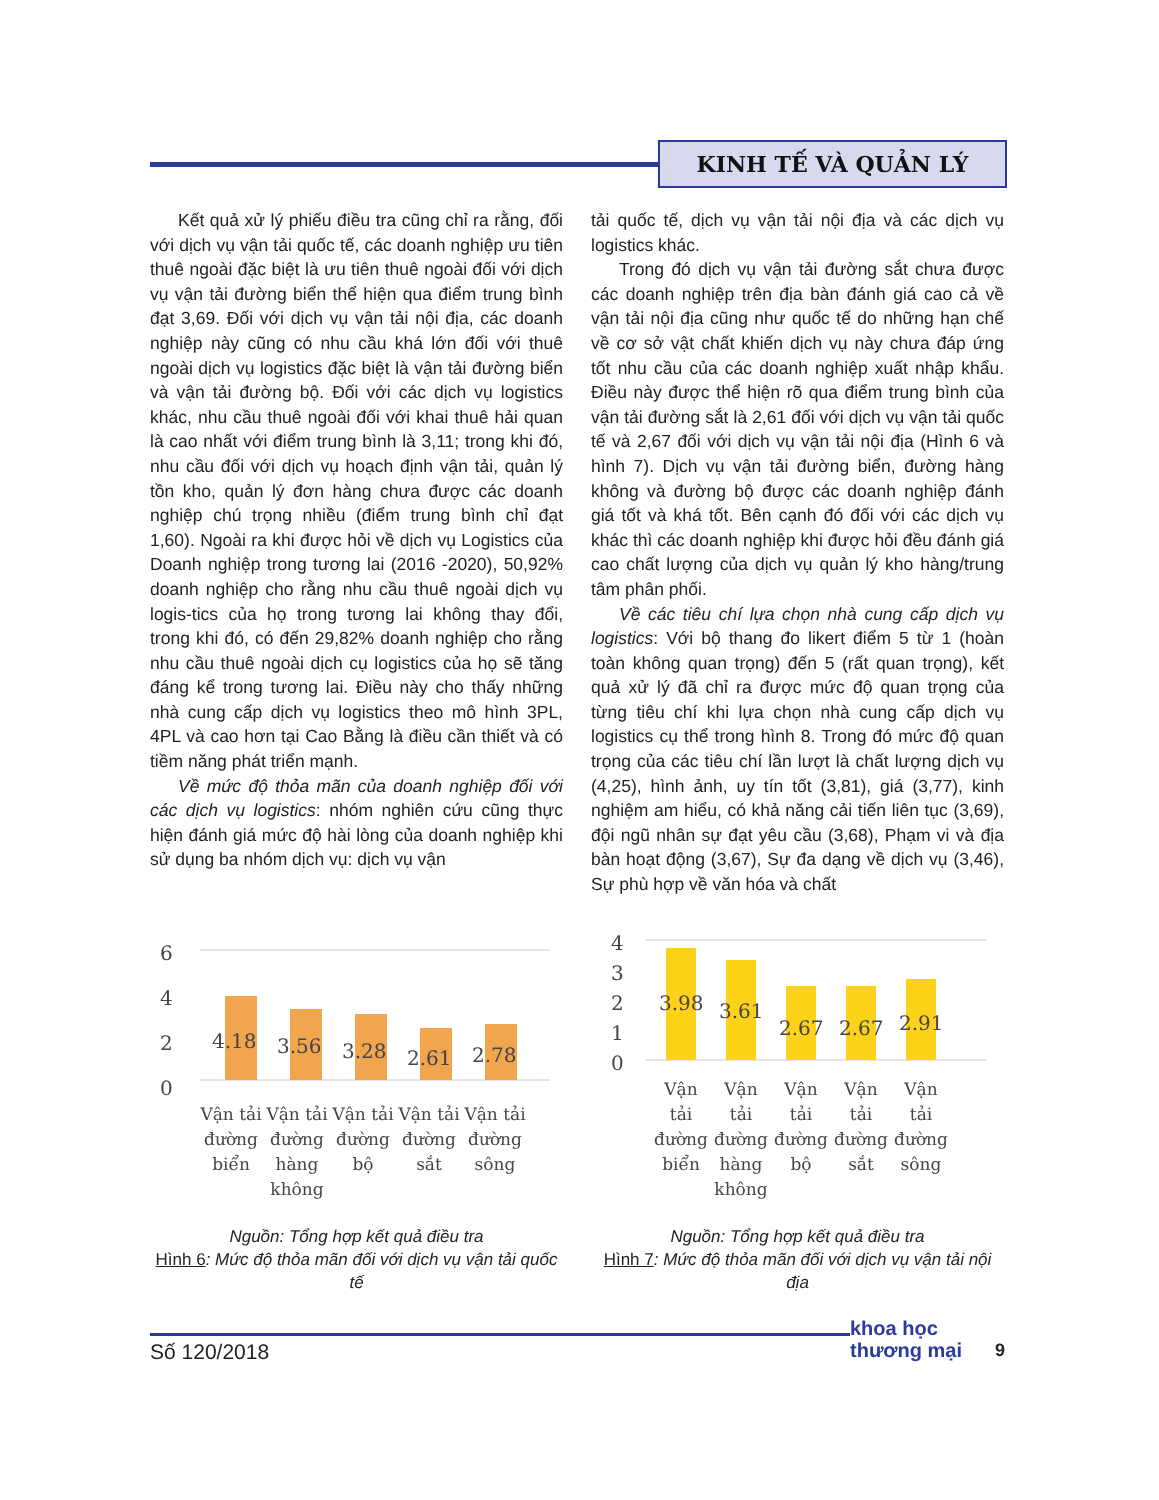KINH TẾ VÀ QUẢN LÝ
Kết quả xử lý phiếu điều tra cũng chỉ ra rằng, đối với dịch vụ vận tải quốc tế, các doanh nghiệp ưu tiên thuê ngoài đặc biệt là ưu tiên thuê ngoài đối với dịch vụ vận tải đường biển thể hiện qua điểm trung bình đạt 3,69. Đối với dịch vụ vận tải nội địa, các doanh nghiệp này cũng có nhu cầu khá lớn đối với thuê ngoài dịch vụ logistics đặc biệt là vận tải đường biển và vận tải đường bộ. Đối với các dịch vụ logistics khác, nhu cầu thuê ngoài đối với khai thuê hải quan là cao nhất với điểm trung bình là 3,11; trong khi đó, nhu cầu đối với dịch vụ hoạch định vận tải, quản lý tồn kho, quản lý đơn hàng chưa được các doanh nghiệp chú trọng nhiều (điểm trung bình chỉ đạt 1,60). Ngoài ra khi được hỏi về dịch vụ Logistics của Doanh nghiệp trong tương lai (2016 -2020), 50,92% doanh nghiệp cho rằng nhu cầu thuê ngoài dịch vụ logis-tics của họ trong tương lai không thay đổi, trong khi đó, có đến 29,82% doanh nghiệp cho rằng nhu cầu thuê ngoài dịch cụ logistics của họ sẽ tăng đáng kể trong tương lai. Điều này cho thấy những nhà cung cấp dịch vụ logistics theo mô hình 3PL, 4PL và cao hơn tại Cao Bằng là điều cần thiết và có tiềm năng phát triển mạnh.
Về mức độ thỏa mãn của doanh nghiệp đối với các dịch vụ logistics: nhóm nghiên cứu cũng thực hiện đánh giá mức độ hài lòng của doanh nghiệp khi sử dụng ba nhóm dịch vụ: dịch vụ vận
tải quốc tế, dịch vụ vận tải nội địa và các dịch vụ logistics khác.
Trong đó dịch vụ vận tải đường sắt chưa được các doanh nghiệp trên địa bàn đánh giá cao cả về vận tải nội địa cũng như quốc tế do những hạn chế về cơ sở vật chất khiến dịch vụ này chưa đáp ứng tốt nhu cầu của các doanh nghiệp xuất nhập khẩu. Điều này được thể hiện rõ qua điểm trung bình của vận tải đường sắt là 2,61 đối với dịch vụ vận tải quốc tế và 2,67 đối với dịch vụ vận tải nội địa (Hình 6 và hình 7). Dịch vụ vận tải đường biển, đường hàng không và đường bộ được các doanh nghiệp đánh giá tốt và khá tốt. Bên cạnh đó đối với các dịch vụ khác thì các doanh nghiệp khi được hỏi đều đánh giá cao chất lượng của dịch vụ quản lý kho hàng/trung tâm phân phối.
Về các tiêu chí lựa chọn nhà cung cấp dịch vụ logistics: Với bộ thang đo likert điểm 5 từ 1 (hoàn toàn không quan trọng) đến 5 (rất quan trọng), kết quả xử lý đã chỉ ra được mức độ quan trọng của từng tiêu chí khi lựa chọn nhà cung cấp dịch vụ logistics cụ thể trong hình 8. Trong đó mức độ quan trọng của các tiêu chí lần lượt là chất lượng dịch vụ (4,25), hình ảnh, uy tín tốt (3,81), giá (3,77), kinh nghiệm am hiểu, có khả năng cải tiến liên tục (3,69), đội ngũ nhân sự đạt yêu cầu (3,68), Phạm vi và địa bàn hoạt động (3,67), Sự đa dạng về dịch vụ (3,46), Sự phù hợp về văn hóa và chất
6
4
2
0
4.18
3.56
3.28
2.61
2.78
Vận tải
đường
biển
Vận tải
đường
hàng
không
Vận tải
đường
bộ
Vận tải
đường
sắt
Vận tải
đường
sông
Nguồn: Tổng hợp kết quả điều tra
Hình 6: Mức độ thỏa mãn đối với dịch vụ vận tải quốc tế
4
3
2
1
0
3.98
3.61
2.67
2.67
2.91
Vận
tải
đường
biển
Vận
tải
đường
hàng
không
Vận
tải
đường
bộ
Vận
tải
đường
sắt
Vận
tải
đường
sông
Nguồn: Tổng hợp kết quả điều tra
Hình 7: Mức độ thỏa mãn đối với dịch vụ vận tải nội địa
khoa học
thương mại
Số 120/2018 9